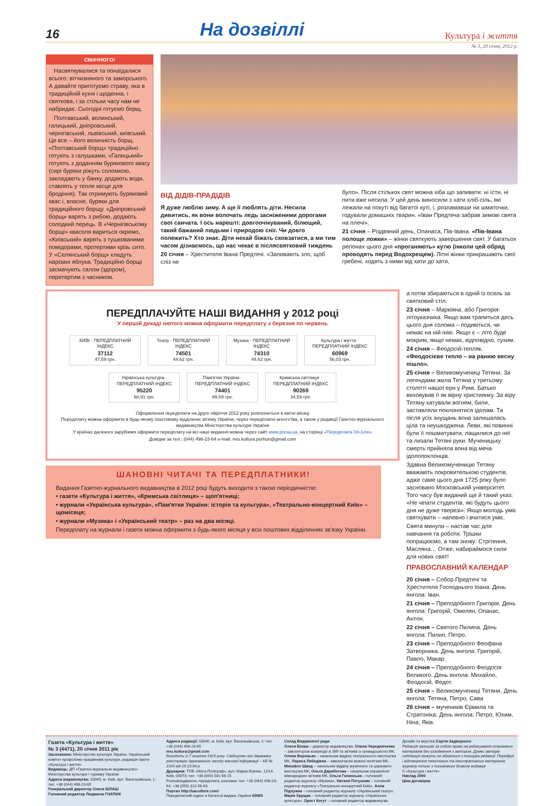16 На дозвіллі Культура і життя
№ 3, 20 січня, 2012 р.
СМАЧНОГО!
Насвяткувалися та понаїдалися всього: вітчизняного та заморського. А давайте приготуємо страву, яка в традиційній кухні і щоденна, і святкова, і за стільки часу нам не набридає. Сьогодні готуємо борщ.
Полтавський, волинський, галицький, дніпровський, чернігівський, львівський, київський. Це все – його величність борщ. «Полтавський борщ» традиційно готують з галушками, «Галицький» готують з доданням бурякового квасу (сирі буряки ріжуть соломкою, закладають у банку, додають води, ставлять у тепле місце для бродіння). Так отримують буряковий квас і, власне, буряки для традиційного борщу. «Дніпровський борщ» варять з рибою, додають солодкий перець. В «Чернігівському борщі» квасоля вариться окремо, «Київський» варять з тушкованими помідорами, протертими крізь сито. У «Селянський борщ» кладуть нарізані яблука. Традиційно борщі засмачують салом (здором), перетертим з часником.
ВІД ДІДІВ-ПРАДІДІВ
Я дуже люблю зиму. А ще її люблять діти. Несила дивитись, як вони волочать ледь засніженими дорогами свої санчата. І ось нарешті: довгоочікуваний, білющий, такий бажаний людьми і природою сніг. Чи довго полежить? Хто знає. Діти нехай біжать сковзатися, а ми тим часом дізнаємось, що нас чекає в післясвятковий тиждень
20 січня – Хрестителя Івана Предтечі. «Запивають зло, щоб сліз не
було». Після стількох свят можна хіба що запивати: ні їсти, ні пити вже несила. У цей день виносили з хати хліб-сіль, які лежали на покуті від багатої куті, і, розламавши на шматочки, годували домашніх тварин. «Іван Предтеча забрав зимові свята на плечі».
21 січня – Різдвяний день, Опанаса, Пів-Івана. «Пів-Івана полоще ложки» – жінки святкують завершення свят. У багатьох регіонах цього дня «проганяють» кутю (інколи цей обряд проводять перед Водохрещем). Літні жінки прикрашають свої гребені, ходять з ними від хати до хати,
ПЕРЕДПЛАЧУЙТЕ НАШІ ВИДАННЯ у 2012 році
У першій декаді лютого можна оформити передплату з березня по червень
КИЇВ · ПЕРЕДПЛАТНИЙ ІНДЕКС
37112
47,59 грн.
Театр · ПЕРЕДПЛАТНИЙ ІНДЕКС
74501
44,62 грн.
Музика · ПЕРЕДПЛАТНИЙ ІНДЕКС
74310
44,62 грн.
Культура і життя · ПЕРЕДПЛАТНИЙ ІНДЕКС
60969
56,03 грн.
Українська культура · ПЕРЕДПЛАТНИЙ ІНДЕКС
95220
68,91 грн.
Пам'ятки України · ПЕРЕДПЛАТНИЙ ІНДЕКС
74401
89,59 грн.
Кримська світлиця · ПЕРЕДПЛАТНИЙ ІНДЕКС
90269
34,59 грн.
Оформлення передплати на друге півріччя 2012 року розпочнеться в квітні місяці
Передплату можна оформити в будь-якому поштовому відділенні зв'язку України, через передплатні агентства, а також у редакції Газетно-журнального видавництва Міністерства культури України
У країнах далекого зарубіжжя оформити передплату на всі наші видання можна через сайт www.presa.ua, на сторінці «Передплата On-Line»
Довідки за тел.: (044) 498-23-64 e-mail: nvu.kultura.porhun@gmail.com
ШАНОВНІ ЧИТАЧІ ТА ПЕРЕДПЛАТНИКИ!
Видання Газетно-журнального видавництва в 2012 році будуть виходити з такою періодичністю:
• газети «Культура і життя», «Кримська світлиця» – щоп'ятниці;
• журнали «Українська культура», «Пам'ятки України: історія та культура», «Театрально-концертний Київ» – щомісяця;
• журнали «Музика» і «Український театр» – раз на два місяці.
Передплату на журнали і газети можна оформити з будь-якого місяця у всіх поштових відділеннях зв'язку України.
а потім збираються в одній із осель за святковий стіл.
23 січня – Маркіяна, або Григорія-літоуказчика. Якщо вам трапиться десь цього дня солома – подивіться, чи немає на ній інію. Якщо є – літо буде мокрим, якщо немає, відповідно, сухим.
24 січня – Феодосій-тепляк. «Феодосієве тепло – на ранню весну пішло».
25 січня – Великомучениці Тетяни. За легендами жила Тетяна у третьому столітті нашої ери у Римі. Батько виховував її як вірну християнку. За віру Тетяну катували вогнем, били, заставляли поклонятися ідолам. Та після усіх знущань вона залишалась ціла та неушкоджена. Леви, які повинні були її пошматувати, лащилися до неї та лизали Тетяні руки. Мученицьку смерть прийняла вона від меча ідолопоклонців.
Здавна Великомученицю Тетяну вважають покровителькою студентів, адже саме цього дня 1725 року було засновано Московський університет. Того часу був виданий ще й такий указ: «Не чіпати студентів, які будуть цього дня не дуже тверезі». Якщо молодь уміє святкувати – напевно і вчитися уміє.
Свята минули – настав час для навчання та роботи. Трішки попрацюємо, а там знову: Стрітення, Масляна… Отже, набираймося сили для нових свят!
ПРАВОСЛАВНИЙ КАЛЕНДАР
20 січня – Собор Предтечі та Хрестителя Господнього Іоана. День янгола: Іван.
21 січня – Преподобного Григорія. День янгола: Григорій, Омелян, Опанас, Антон.
22 січня – Святого Пилипа. День янгола: Пилип, Петро.
23 січня – Преподобного Феофана Затворника. День янгола: Григорій, Павло, Макар.
24 січня – Преподобного Феодосія Великого. День янгола: Михайло, Феодосій, Федот.
25 січня – Великомучениці Тетяни. День янгола: Тетяна, Петро, Сава
26 січня – мучеників Єрмила та Стратоніка. День янгола: Петро, Юхим, Ніна, Яків.
Газета «Культура і життя»
№ 3 (4471), 20 січня 2011 рік
Засновники: Міністерство культури України, Український комітет профспілки працівників культури, редакція газети «Культура і життя»
Видавець: ДП «Газетно-журнальне видавництво» Міністерства культури і туризму України
Адреса видавництва: 03040, м. Київ, вул. Васильківська, 1; тел. +38 (044) 498-23-65
Генеральний директор Олеся БІЛАШ
Головний редактор Людмила ГНАТЮК
Адреса редакції: 03040, м. Київ, вул. Васильківська, 1; тел. +38 (044) 498-23-65
nvu.kultura@gmail.com
Виходить із 7 жовтня 1923 року. Свідоцтво про державну реєстрацію друкованого засобу масової інформації – КВ № 1026 від 26.10.94 р.
Друкарня: ТОВ «Мега-Поліграф», вул. Марка Вовчка, 12/14, Київ, 04073; тел. +38 (044) 581-68-15
Розповсюдження, передплата, реклама: тел. +38 (044) 498-23-64, +38 (050) 310-56-63
Портал http://uaculture.com/
Передплатний індекс в Каталозі видань України 60969
Склад Видавничої ради
Олеся Білаш – директор видавництва, Олена Чередниченко – завсектором взаємодії зі ЗМІ та зв'язків із громадськістю МК, Олена Воронько – начальник відділу театрального мистецтва МК, Лариса Лебедівна – завсектором мовної політики МК, Михайло Швед – начальник відділу музичного та циркового мистецтва МК, Ольга Дарибогова – начальник управління міжнародних зв'язків МК, Ольга Голинська – головний редактор журналу «Музика», Наталя Потушняк – головний редактор журналу «Театрально-концертний Київ», Алла Підлужна – головний редактор журналу «Український театр», Марія Хрущак – головний редактор журналу «Українська культура», Орест Когут – головний редактор видавництва.
Дизайн та верстка Сергія Задворного
Редакція залишає за собою право на редагування отриманих матеріалів без узгодження з автором. Думки авторів публікацій можуть не збігатися з позицією редакції. Передрук і відтворення текстових та ілюстративних матеріалів журналу тільки з письмового дозволу видавця
© «Культура і життя»
Наклад 2000
Ціна договірна